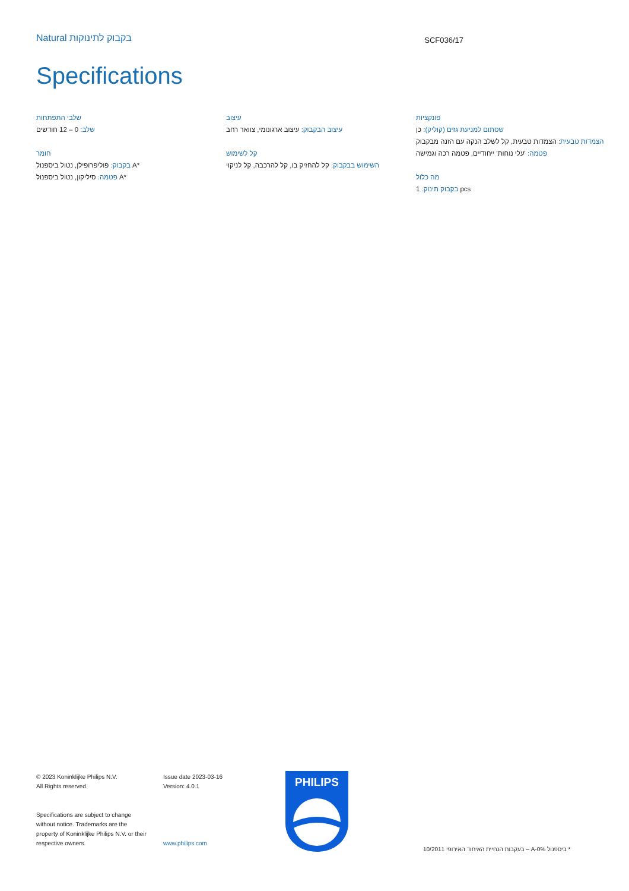Natural בקבוק לתינוקות SCF036/17
Specifications
שלבי התפתחות
שלב: 0 – 12 חודשים
חומר
בקבוק: פוליפרופילן, נטול ביספנול A*
פטמה: סיליקון, נטול ביספנול A*
עיצוב
עיצוב הבקבוק: עיצוב ארגונומי, צוואר רחב
קל לשימוש
השימוש בבקבוק: קל להחזיק בו, קל להרכבה, קל לניקוי
פונקציות
שסתום למניעת גזים (קוליק): כן
הצמדות טבעית: הצמדות טבעית, קל לשלב הנקה עם הזנה מבקבוק
פטמה: 'עלי נוחות' ייחודיים, פטמה רכה וגמישה
מה כלול
בקבוק תינוק: 1 pcs
© 2023 Koninklijke Philips N.V.
All Rights reserved.
Specifications are subject to change without notice. Trademarks are the property of Koninklijke Philips N.V. or their respective owners.
Issue date 2023-03-16
Version: 4.0.1
www.philips.com
PHILIPS
בעקבות הנחיית האיחוד האירופי 10/2011 – A-ביספנול 0% *